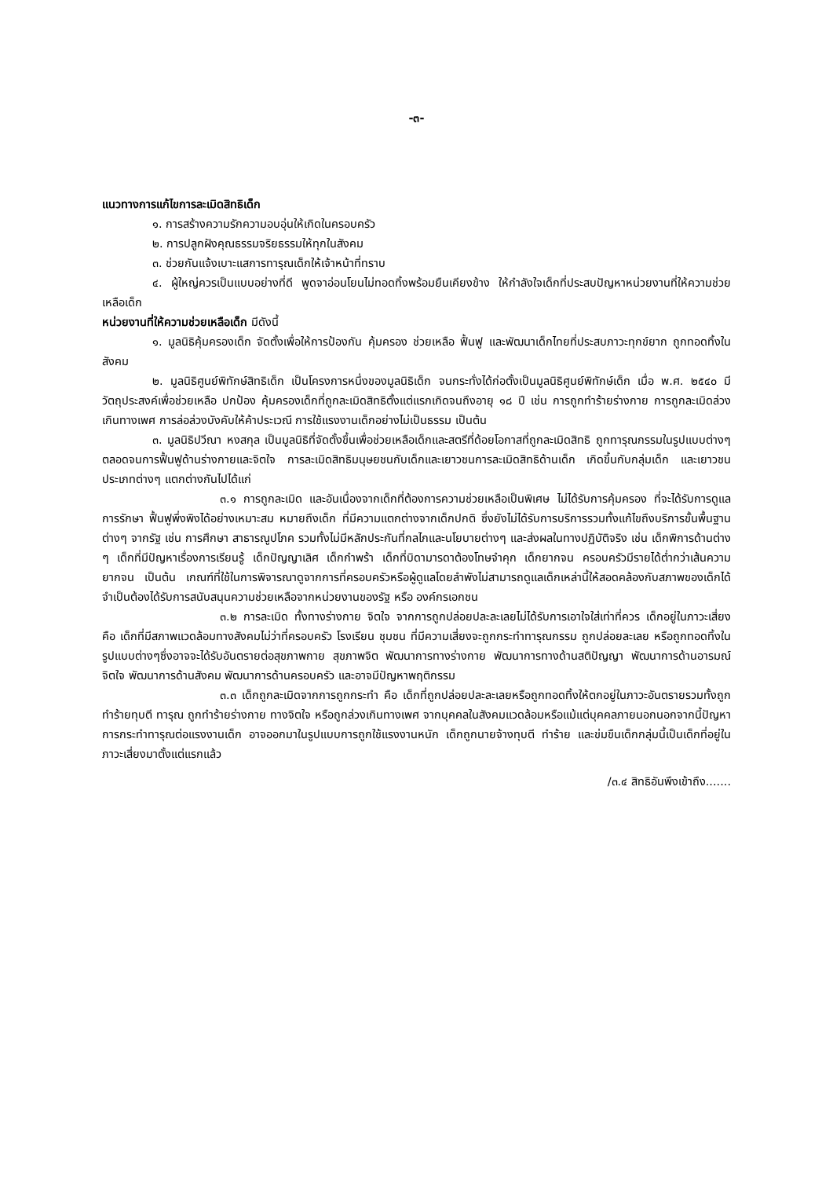-๓-
แนวทางการแก้ไขการละเมิดสิทธิเด็ก
๑. การสร้างความรักความอบอุ่นให้เกิดในครอบครัว
๒. การปลูกฝังคุณธรรมจริยธรรมให้ทุกในสังคม
๓. ช่วยกันแจ้งเบาะแสการทารุณเด็กให้เจ้าหน้าที่ทราบ
๔. ผู้ใหญ่ควรเป็นแบบอย่างที่ดี พูดจาอ่อนโยนไม่ทอดทิ้งพร้อมยืนเคียงข้าง ให้กำลังใจเด็กที่ประสบปัญหาหน่วยงานที่ให้ความช่วยเหลือเด็ก
หน่วยงานที่ให้ความช่วยเหลือเด็ก มีดังนี้
๑. มูลนิธิคุ้มครองเด็ก จัดตั้งเพื่อให้การป้องกัน คุ้มครอง ช่วยเหลือ ฟื้นฟู และพัฒนาเด็กไทยที่ประสบภาวะทุกข์ยาก ถูกทอดทิ้งในสังคม
๒. มูลนิธิศูนย์พิทักษ์สิทธิเด็ก เป็นโครงการหนึ่งของมูลนิธิเด็ก จนกระทั่งได้ก่อตั้งเป็นมูลนิธิศูนย์พิทักษ์เด็ก เมื่อ พ.ศ. ๒๕๔๐ มีวัตถุประสงค์เพื่อช่วยเหลือ ปกป้อง คุ้มครองเด็กที่ถูกละเมิดสิทธิตั้งแต่แรกเกิดจนถึงอายุ ๑๘ ปี เช่น การถูกทำร้ายร่างกาย การถูกละเมิดล่วงเกินทางเพศ การล่อล่วงบังคับให้ค้าประเวณี การใช้แรงงานเด็กอย่างไม่เป็นธรรม เป็นต้น
๓. มูลนิธิปวีณา หงสกุล เป็นมูลนิธิที่จัดตั้งขึ้นเพื่อช่วยเหลือเด็กและสตรีที่ด้อยโอกาสที่ถูกละเมิดสิทธิ ถูกทารุณกรรมในรูปแบบต่างๆ ตลอดจนการฟื้นฟูด้านร่างกายและจิตใจ การละเมิดสิทธิมนุษยชนกับเด็กและเยาวชนการละเมิดสิทธิด้านเด็ก เกิดขึ้นกับกลุ่มเด็ก และเยาวชนประเภทต่างๆ แตกต่างกันไปได้แก่
๓.๑ การถูกละเมิด และอันเนื่องจากเด็กที่ต้องการความช่วยเหลือเป็นพิเศษ ไม่ได้รับการคุ้มครอง ที่จะได้รับการดูแล การรักษา ฟื้นฟูพึ่งพิงได้อย่างเหมาะสม หมายถึงเด็ก ที่มีความแตกต่างจากเด็กปกติ ซึ่งยังไม่ได้รับการบริการรวมทั้งแก้ไขถึงบริการขั้นพื้นฐานต่างๆ จากรัฐ เช่น การศึกษา สาธารณูปโภค รวมทั้งไม่มีหลักประกันที่กลไกและนโยบายต่างๆ และส่งผลในทางปฏิบัติจริง เช่น เด็กพิการด้านต่าง ๆ เด็กที่มีปัญหาเรื่องการเรียนรู้ เด็กปัญญาเลิศ เด็กกำพร้า เด็กที่บิดามารดาต้องโทษจำคุก เด็กยากจน ครอบครัวมีรายได้ต่ำกว่าเส้นความยากจน เป็นต้น เกณฑ์ที่ใช้ในการพิจารณาดูจากการที่ครอบครัวหรือผู้ดูแลโดยลำพังไม่สามารถดูแลเด็กเหล่านี้ให้สอดคล้องกับสภาพของเด็กได้ จำเป็นต้องได้รับการสนับสนุนความช่วยเหลือจากหน่วยงานของรัฐ หรือ องค์กรเอกชน
๓.๒ การละเมิด ทั้งทางร่างกาย จิตใจ จากการถูกปล่อยปละละเลยไม่ได้รับการเอาใจใส่เท่าที่ควร เด็กอยู่ในภาวะเสี่ยง คือ เด็กที่มีสภาพแวดล้อมทางสังคมไม่ว่าที่ครอบครัว โรงเรียน ชุมชน ที่มีความเสี่ยงจะถูกกระทำทารุณกรรม ถูกปล่อยละเลย หรือถูกทอดทิ้งในรูปแบบต่างๆซึ่งอาจจะได้รับอันตรายต่อสุขภาพกาย สุขภาพจิต พัฒนาการทางร่างกาย พัฒนาการทางด้านสติปัญญา พัฒนาการด้านอารมณ์จิตใจ พัฒนาการด้านสังคม พัฒนาการด้านครอบครัว และอาจมีปัญหาพฤติกรรม
๓.๓ เด็กถูกละเมิดจากการถูกกระทำ คือ เด็กที่ถูกปล่อยปละละเลยหรือถูกทอดทิ้งให้ตกอยู่ในภาวะอันตรายรวมทั้งถูกทำร้ายทุบตี ทารุณ ถูกทำร้ายร่างกาย ทางจิตใจ หรือถูกล่วงเกินทางเพศ จากบุคคลในสังคมแวดล้อมหรือแม้แต่บุคคลภายนอกนอกจากนี้ปัญหาการกระทำทารุณต่อแรงงานเด็ก อาจออกมาในรูปแบบการถูกใช้แรงงานหนัก เด็กถูกนายจ้างทุบตี ทำร้าย และข่มขืนเด็กกลุ่มนี้เป็นเด็กที่อยู่ในภาวะเสี่ยงมาตั้งแต่แรกแล้ว
/๓.๔ สิทธิอันพึงเข้าถึง.......